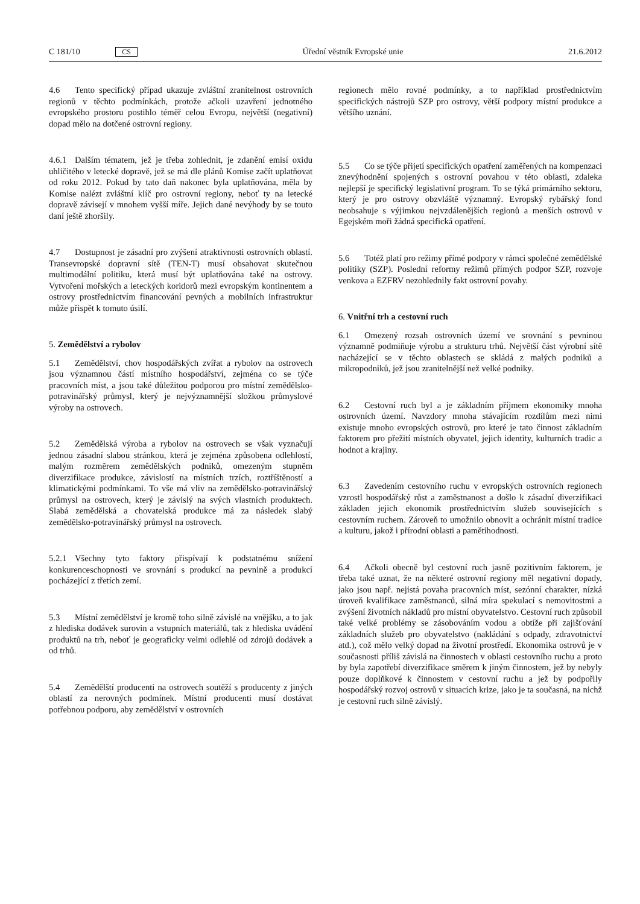C 181/10 CS Úřední věstník Evropské unie 21.6.2012
4.6 Tento specifický případ ukazuje zvláštní zranitelnost ostrovních regionů v těchto podmínkách, protože ačkoli uzavření jednotného evropského prostoru postihlo téměř celou Evropu, největší (negativní) dopad mělo na dotčené ostrovní regiony.
4.6.1 Dalším tématem, jež je třeba zohlednit, je zdanění emisí oxidu uhličitého v letecké dopravě, jež se má dle plánů Komise začít uplatňovat od roku 2012. Pokud by tato daň nakonec byla uplatňována, měla by Komise nalézt zvláštní klíč pro ostrovní regiony, neboť ty na letecké dopravě závisejí v mnohem vyšší míře. Jejich dané nevýhody by se touto daní ještě zhoršily.
4.7 Dostupnost je zásadní pro zvýšení atraktivnosti ostrovních oblastí. Transevropské dopravní sítě (TEN-T) musí obsahovat skutečnou multimodální politiku, která musí být uplatňována také na ostrovy. Vytvoření mořských a leteckých koridorů mezi evropským kontinentem a ostrovy prostřednictvím financování pevných a mobilních infrastruktur může přispět k tomuto úsilí.
5. Zemědělství a rybolov
5.1 Zemědělství, chov hospodářských zvířat a rybolov na ostrovech jsou významnou částí místního hospodářství, zejména co se týče pracovních míst, a jsou také důležitou podporou pro místní zemědělsko-potravinářský průmysl, který je nejvýznamnější složkou průmyslové výroby na ostrovech.
5.2 Zemědělská výroba a rybolov na ostrovech se však vyznačují jednou zásadní slabou stránkou, která je zejména způsobena odlehlostí, malým rozměrem zemědělských podniků, omezeným stupněm diverzifikace produkce, závislostí na místních trzích, roztříštěností a klimatickými podmínkami. To vše má vliv na zemědělsko-potravinářský průmysl na ostrovech, který je závislý na svých vlastních produktech. Slabá zemědělská a chovatelská produkce má za následek slabý zemědělsko-potravinářský průmysl na ostrovech.
5.2.1 Všechny tyto faktory přispívají k podstatnému snížení konkurenceschopnosti ve srovnání s produkcí na pevnině a produkcí pocházející z třetích zemí.
5.3 Místní zemědělství je kromě toho silně závislé na vnějšku, a to jak z hlediska dodávek surovin a vstupních materiálů, tak z hlediska uvádění produktů na trh, neboť je geograficky velmi odlehlé od zdrojů dodávek a od trhů.
5.4 Zemědělští producenti na ostrovech soutěží s producenty z jiných oblastí za nerovných podmínek. Místní producenti musí dostávat potřebnou podporu, aby zemědělství v ostrovních
regionech mělo rovné podmínky, a to například prostřednictvím specifických nástrojů SZP pro ostrovy, větší podpory místní produkce a většího uznání.
5.5 Co se týče přijetí specifických opatření zaměřených na kompenzaci znevýhodnění spojených s ostrovní povahou v této oblasti, zdaleka nejlepší je specifický legislativní program. To se týká primárního sektoru, který je pro ostrovy obzvláště významný. Evropský rybářský fond neobsahuje s výjimkou nejvzdálenějších regionů a menších ostrovů v Egejském moři žádná specifická opatření.
5.6 Totéž platí pro režimy přímé podpory v rámci společné zemědělské politiky (SZP). Poslední reformy režimů přímých podpor SZP, rozvoje venkova a EZFRV nezohlednily fakt ostrovní povahy.
6. Vnitřní trh a cestovní ruch
6.1 Omezený rozsah ostrovních území ve srovnání s pevninou významně podmiňuje výrobu a strukturu trhů. Největší část výrobní sítě nacházející se v těchto oblastech se skládá z malých podniků a mikropodniků, jež jsou zranitelnější než velké podniky.
6.2 Cestovní ruch byl a je základním příjmem ekonomiky mnoha ostrovních území. Navzdory mnoha stávajícím rozdílům mezi nimi existuje mnoho evropských ostrovů, pro které je tato činnost základním faktorem pro přežití místních obyvatel, jejich identity, kulturních tradic a hodnot a krajiny.
6.3 Zavedením cestovního ruchu v evropských ostrovních regionech vzrostl hospodářský růst a zaměstnanost a došlo k zásadní diverzifikaci základen jejich ekonomik prostřednictvím služeb souvisejících s cestovním ruchem. Zároveň to umožnilo obnovit a ochránit místní tradice a kulturu, jakož i přírodní oblasti a pamětihodnosti.
6.4 Ačkoli obecně byl cestovní ruch jasně pozitivním faktorem, je třeba také uznat, že na některé ostrovní regiony měl negativní dopady, jako jsou např. nejistá povaha pracovních míst, sezónní charakter, nízká úroveň kvalifikace zaměstnanců, silná míra spekulací s nemovitostmi a zvýšení životních nákladů pro místní obyvatelstvo. Cestovní ruch způsobil také velké problémy se zásobováním vodou a obtíže při zajišťování základních služeb pro obyvatelstvo (nakládání s odpady, zdravotnictví atd.), což mělo velký dopad na životní prostředí. Ekonomika ostrovů je v současnosti příliš závislá na činnostech v oblasti cestovního ruchu a proto by byla zapotřebí diverzifikace směrem k jiným činnostem, jež by nebyly pouze doplňkové k činnostem v cestovní ruchu a jež by podpořily hospodářský rozvoj ostrovů v situacích krize, jako je ta současná, na nichž je cestovní ruch silně závislý.